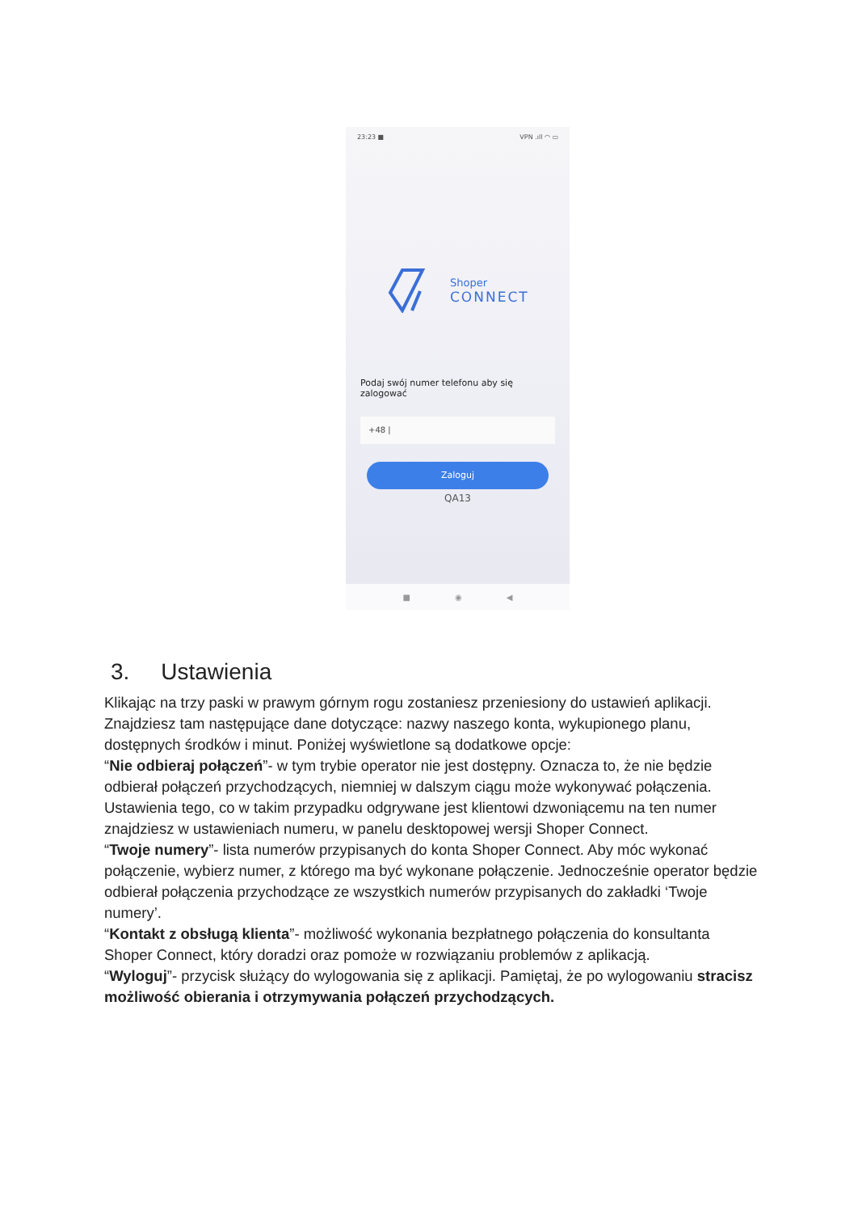23:23 ■ VPN .ıll ◠ ▭
Shoper
CONNECT
Podaj swój numer telefonu aby się zalogować
+48 |
Zaloguj
QA13
■ ◉ ◀
3. Ustawienia
Klikając na trzy paski w prawym górnym rogu zostaniesz przeniesiony do ustawień aplikacji. Znajdziesz tam następujące dane dotyczące: nazwy naszego konta, wykupionego planu, dostępnych środków i minut. Poniżej wyświetlone są dodatkowe opcje:
“Nie odbieraj połączeń”- w tym trybie operator nie jest dostępny. Oznacza to, że nie będzie odbierał połączeń przychodzących, niemniej w dalszym ciągu może wykonywać połączenia. Ustawienia tego, co w takim przypadku odgrywane jest klientowi dzwoniącemu na ten numer znajdziesz w ustawieniach numeru, w panelu desktopowej wersji Shoper Connect.
“Twoje numery”- lista numerów przypisanych do konta Shoper Connect. Aby móc wykonać połączenie, wybierz numer, z którego ma być wykonane połączenie. Jednocześnie operator będzie odbierał połączenia przychodzące ze wszystkich numerów przypisanych do zakładki ‘Twoje numery’.
“Kontakt z obsługą klienta”- możliwość wykonania bezpłatnego połączenia do konsultanta Shoper Connect, który doradzi oraz pomoże w rozwiązaniu problemów z aplikacją.
“Wyloguj”- przycisk służący do wylogowania się z aplikacji. Pamiętaj, że po wylogowaniu stracisz możliwość obierania i otrzymywania połączeń przychodzących.